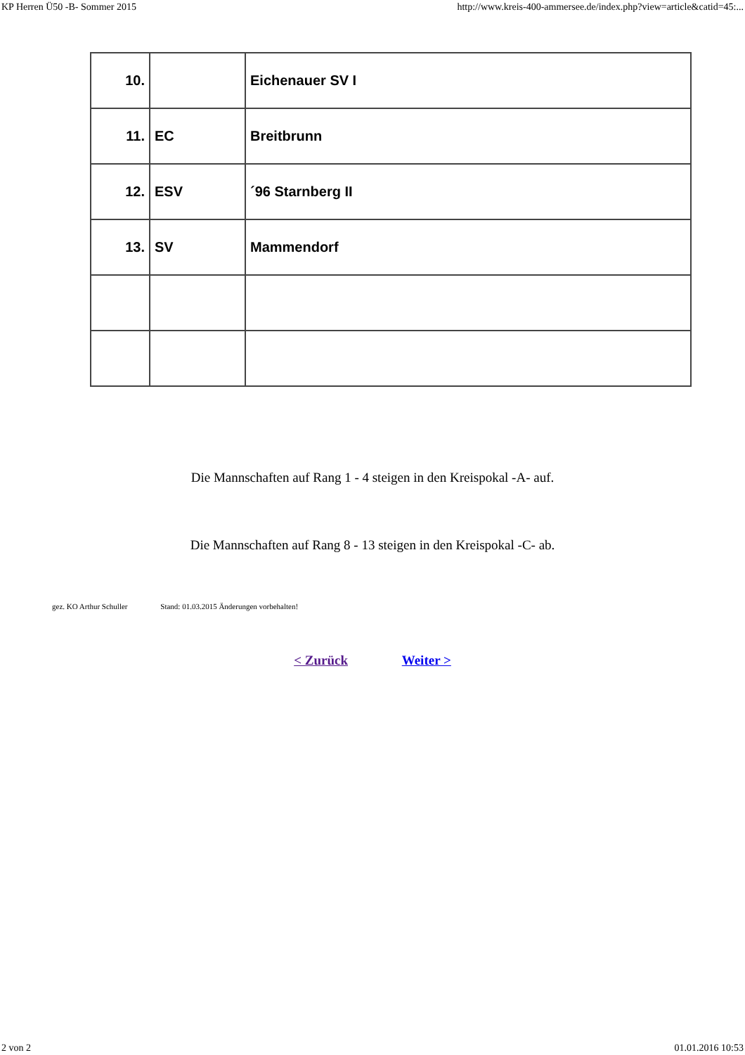KP Herren Ü50 -B- Sommer 2015 http://www.kreis-400-ammersee.de/index.php?view=article&catid=45:...
| 10. | | Eichenauer SV I |
| 11. | EC | Breitbrunn |
| 12. | ESV | ´96 Starnberg II |
| 13. | SV | Mammendorf |
Die Mannschaften auf Rang 1 - 4 steigen in den Kreispokal -A- auf.
Die Mannschaften auf Rang 8 - 13 steigen in den Kreispokal -C- ab.
gez. KO Arthur Schuller Stand: 01.03.2015 Änderungen vorbehalten!
< Zurück Weiter >
2 von 2 01.01.2016 10:53